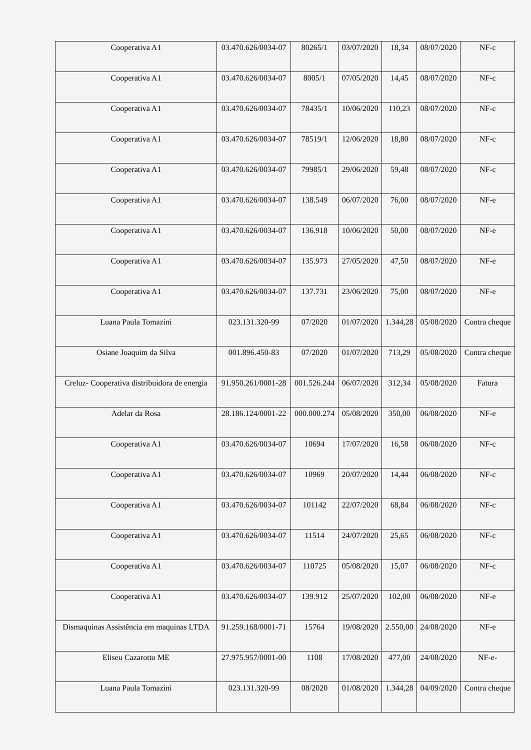| Cooperativa A1 | 03.470.626/0034-07 | 80265/1 | 03/07/2020 | 18,34 | 08/07/2020 | NF-c |
| Cooperativa A1 | 03.470.626/0034-07 | 8005/1 | 07/05/2020 | 14,45 | 08/07/2020 | NF-c |
| Cooperativa A1 | 03.470.626/0034-07 | 78435/1 | 10/06/2020 | 110,23 | 08/07/2020 | NF-c |
| Cooperativa A1 | 03.470.626/0034-07 | 78519/1 | 12/06/2020 | 18,80 | 08/07/2020 | NF-c |
| Cooperativa A1 | 03.470.626/0034-07 | 79985/1 | 29/06/2020 | 59,48 | 08/07/2020 | NF-c |
| Cooperativa A1 | 03.470.626/0034-07 | 138.549 | 06/07/2020 | 76,00 | 08/07/2020 | NF-e |
| Cooperativa A1 | 03.470.626/0034-07 | 136.918 | 10/06/2020 | 50,00 | 08/07/2020 | NF-e |
| Cooperativa A1 | 03.470.626/0034-07 | 135.973 | 27/05/2020 | 47,50 | 08/07/2020 | NF-e |
| Cooperativa A1 | 03.470.626/0034-07 | 137.731 | 23/06/2020 | 75,00 | 08/07/2020 | NF-e |
| Luana Paula Tomazini | 023.131.320-99 | 07/2020 | 01/07/2020 | 1.344,28 | 05/08/2020 | Contra cheque |
| Osiane Joaquim da Silva | 001.896.450-83 | 07/2020 | 01/07/2020 | 713,29 | 05/08/2020 | Contra cheque |
| Creluz- Cooperativa distribuidora de energia | 91.950.261/0001-28 | 001.526.244 | 06/07/2020 | 312,34 | 05/08/2020 | Fatura |
| Adelar da Rosa | 28.186.124/0001-22 | 000.000.274 | 05/08/2020 | 350,00 | 06/08/2020 | NF-e |
| Cooperativa A1 | 03.470.626/0034-07 | 10694 | 17/07/2020 | 16,58 | 06/08/2020 | NF-c |
| Cooperativa A1 | 03.470.626/0034-07 | 10969 | 20/07/2020 | 14,44 | 06/08/2020 | NF-c |
| Cooperativa A1 | 03.470.626/0034-07 | 101142 | 22/07/2020 | 68,84 | 06/08/2020 | NF-c |
| Cooperativa A1 | 03.470.626/0034-07 | 11514 | 24/07/2020 | 25,65 | 06/08/2020 | NF-c |
| Cooperativa A1 | 03.470.626/0034-07 | 110725 | 05/08/2020 | 15,07 | 06/08/2020 | NF-c |
| Cooperativa A1 | 03.470.626/0034-07 | 139.912 | 25/07/2020 | 102,00 | 06/08/2020 | NF-e |
| Dismaquinas Assistência em maquinas LTDA | 91.259.168/0001-71 | 15764 | 19/08/2020 | 2.550,00 | 24/08/2020 | NF-e |
| Eliseu Cazarotto ME | 27.975.957/0001-00 | 1108 | 17/08/2020 | 477,00 | 24/08/2020 | NF-e- |
| Luana Paula Tomazini | 023.131.320-99 | 08/2020 | 01/08/2020 | 1.344,28 | 04/09/2020 | Contra cheque |